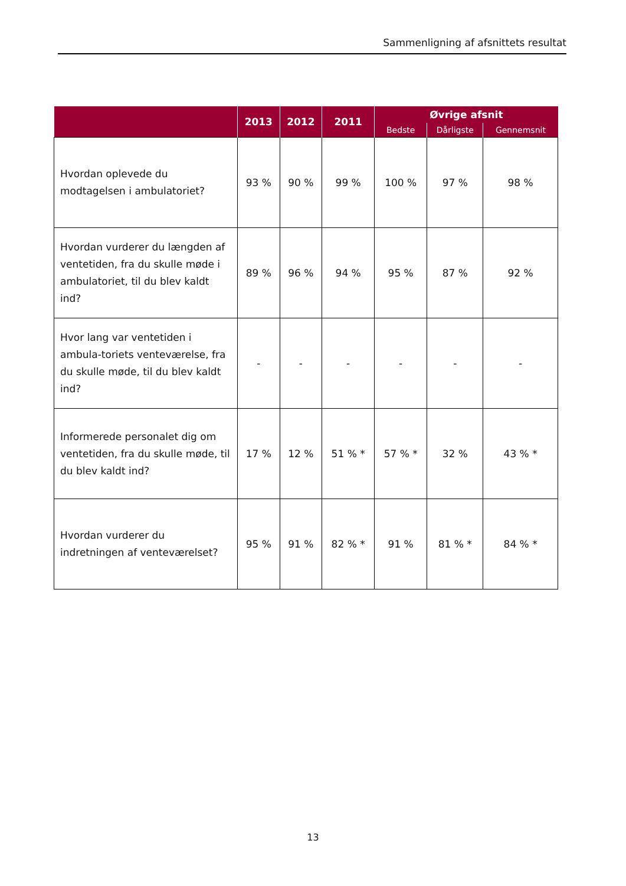Sammenligning af afsnittets resultat
| | 2013 | 2012 | 2011 | Øvrige afsnit | | |
| --- | --- | --- | --- | --- | --- | --- |
| | | | | Bedste | Dårligste | Gennemsnit |
| Hvordan oplevede du modtagelsen i ambulatoriet? | 93 % | 90 % | 99 % | 100 % | 97 % | 98 % |
| Hvordan vurderer du længden af ventetiden, fra du skulle møde i ambulatoriet, til du blev kaldt ind? | 89 % | 96 % | 94 % | 95 % | 87 % | 92 % |
| Hvor lang var ventetiden i ambula-toriets venteværelse, fra du skulle møde, til du blev kaldt ind? | - | - | - | - | - | - |
| Informerede personalet dig om ventetiden, fra du skulle møde, til du blev kaldt ind? | 17 % | 12 % | 51 % * | 57 % * | 32 % | 43 % * |
| Hvordan vurderer du indretningen af venteværelset? | 95 % | 91 % | 82 % * | 91 % | 81 % * | 84 % * |
13